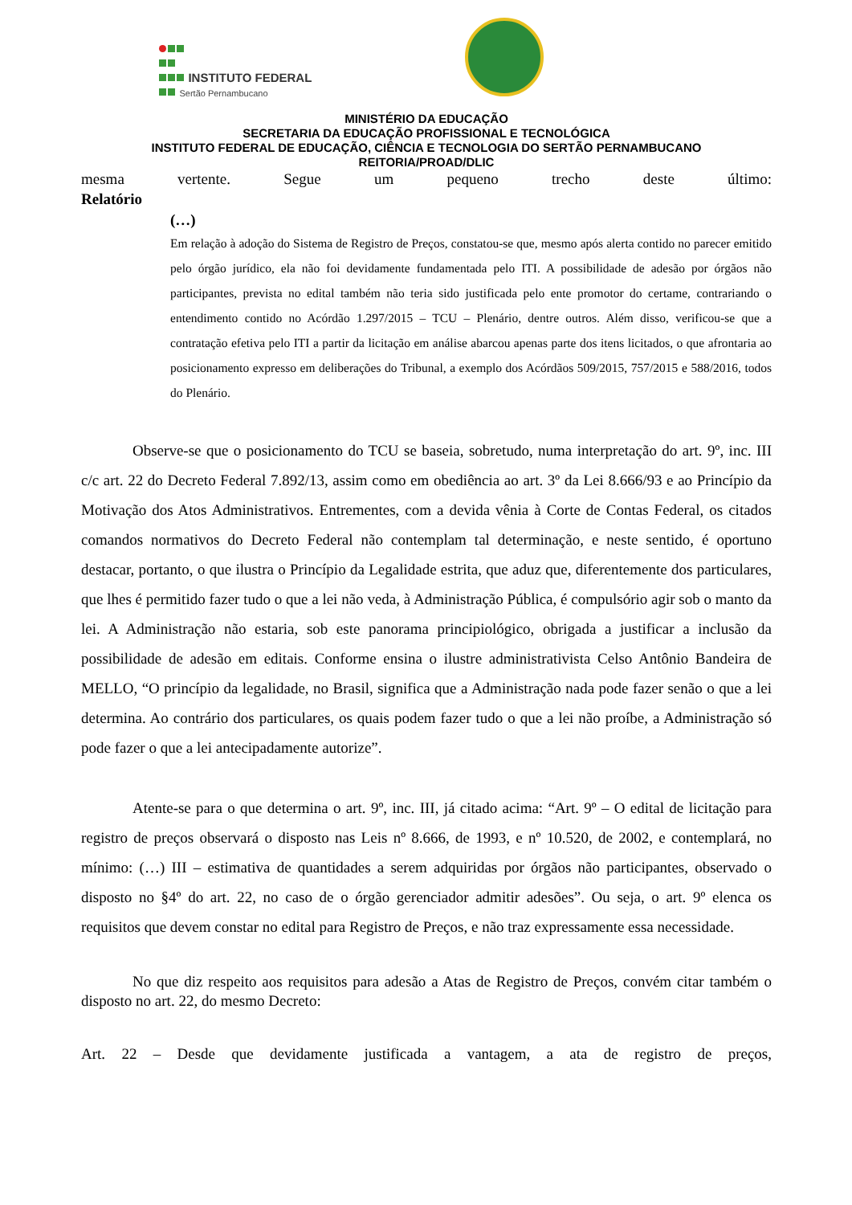INSTITUTO FEDERAL
Sertão Pernambucano
MINISTÉRIO DA EDUCAÇÃO
SECRETARIA DA EDUCAÇÃO PROFISSIONAL E TECNOLÓGICA
INSTITUTO FEDERAL DE EDUCAÇÃO, CIÊNCIA E TECNOLOGIA DO SERTÃO PERNAMBUCANO
REITORIA/PROAD/DLIC
mesma vertente. Segue um pequeno trecho deste último:
Relatório
(…)
Em relação à adoção do Sistema de Registro de Preços, constatou-se que, mesmo após alerta contido no parecer emitido pelo órgão jurídico, ela não foi devidamente fundamentada pelo ITI. A possibilidade de adesão por órgãos não participantes, prevista no edital também não teria sido justificada pelo ente promotor do certame, contrariando o entendimento contido no Acórdão 1.297/2015 – TCU – Plenário, dentre outros. Além disso, verificou-se que a contratação efetiva pelo ITI a partir da licitação em análise abarcou apenas parte dos itens licitados, o que afrontaria ao posicionamento expresso em deliberações do Tribunal, a exemplo dos Acórdãos 509/2015, 757/2015 e 588/2016, todos do Plenário.
Observe-se que o posicionamento do TCU se baseia, sobretudo, numa interpretação do art. 9º, inc. III c/c art. 22 do Decreto Federal 7.892/13, assim como em obediência ao art. 3º da Lei 8.666/93 e ao Princípio da Motivação dos Atos Administrativos. Entrementes, com a devida vênia à Corte de Contas Federal, os citados comandos normativos do Decreto Federal não contemplam tal determinação, e neste sentido, é oportuno destacar, portanto, o que ilustra o Princípio da Legalidade estrita, que aduz que, diferentemente dos particulares, que lhes é permitido fazer tudo o que a lei não veda, à Administração Pública, é compulsório agir sob o manto da lei. A Administração não estaria, sob este panorama principiológico, obrigada a justificar a inclusão da possibilidade de adesão em editais. Conforme ensina o ilustre administrativista Celso Antônio Bandeira de MELLO, “O princípio da legalidade, no Brasil, significa que a Administração nada pode fazer senão o que a lei determina. Ao contrário dos particulares, os quais podem fazer tudo o que a lei não proíbe, a Administração só pode fazer o que a lei antecipadamente autorize”.
Atente-se para o que determina o art. 9º, inc. III, já citado acima: “Art. 9º – O edital de licitação para registro de preços observará o disposto nas Leis nº 8.666, de 1993, e nº 10.520, de 2002, e contemplará, no mínimo: (…) III – estimativa de quantidades a serem adquiridas por órgãos não participantes, observado o disposto no §4º do art. 22, no caso de o órgão gerenciador admitir adesões”. Ou seja, o art. 9º elenca os requisitos que devem constar no edital para Registro de Preços, e não traz expressamente essa necessidade.
No que diz respeito aos requisitos para adesão a Atas de Registro de Preços, convém citar também o disposto no art. 22, do mesmo Decreto:
Art. 22 – Desde que devidamente justificada a vantagem, a ata de registro de preços,